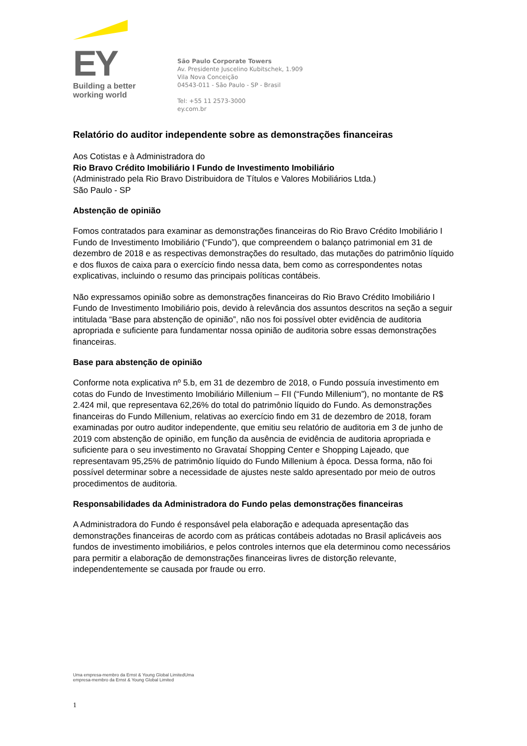EY
Building a better
working world
São Paulo Corporate Towers
Av. Presidente Juscelino Kubitschek, 1.909
Vila Nova Conceição
04543-011 - São Paulo - SP - Brasil
Tel: +55 11 2573-3000
ey.com.br
Relatório do auditor independente sobre as demonstrações financeiras
Aos Cotistas e à Administradora do
Rio Bravo Crédito Imobiliário I Fundo de Investimento Imobiliário
(Administrado pela Rio Bravo Distribuidora de Títulos e Valores Mobiliários Ltda.)
São Paulo - SP
Abstenção de opinião
Fomos contratados para examinar as demonstrações financeiras do Rio Bravo Crédito Imobiliário I Fundo de Investimento Imobiliário (“Fundo”), que compreendem o balanço patrimonial em 31 de dezembro de 2018 e as respectivas demonstrações do resultado, das mutações do patrimônio líquido e dos fluxos de caixa para o exercício findo nessa data, bem como as correspondentes notas explicativas, incluindo o resumo das principais políticas contábeis.
Não expressamos opinião sobre as demonstrações financeiras do Rio Bravo Crédito Imobiliário I Fundo de Investimento Imobiliário pois, devido à relevância dos assuntos descritos na seção a seguir intitulada “Base para abstenção de opinião”, não nos foi possível obter evidência de auditoria apropriada e suficiente para fundamentar nossa opinião de auditoria sobre essas demonstrações financeiras.
Base para abstenção de opinião
Conforme nota explicativa nº 5.b, em 31 de dezembro de 2018, o Fundo possuía investimento em cotas do Fundo de Investimento Imobiliário Millenium – FII (“Fundo Millenium”), no montante de R$ 2.424 mil, que representava 62,26% do total do patrimônio líquido do Fundo. As demonstrações financeiras do Fundo Millenium, relativas ao exercício findo em 31 de dezembro de 2018, foram examinadas por outro auditor independente, que emitiu seu relatório de auditoria em 3 de junho de 2019 com abstenção de opinião, em função da ausência de evidência de auditoria apropriada e suficiente para o seu investimento no Gravataí Shopping Center e Shopping Lajeado, que representavam 95,25% de patrimônio líquido do Fundo Millenium à época. Dessa forma, não foi possível determinar sobre a necessidade de ajustes neste saldo apresentado por meio de outros procedimentos de auditoria.
Responsabilidades da Administradora do Fundo pelas demonstrações financeiras
A Administradora do Fundo é responsável pela elaboração e adequada apresentação das demonstrações financeiras de acordo com as práticas contábeis adotadas no Brasil aplicáveis aos fundos de investimento imobiliários, e pelos controles internos que ela determinou como necessários para permitir a elaboração de demonstrações financeiras livres de distorção relevante, independentemente se causada por fraude ou erro.
Uma empresa-membro da Ernst & Young Global LimitedUma
empresa-membro da Ernst & Young Global Limited
1